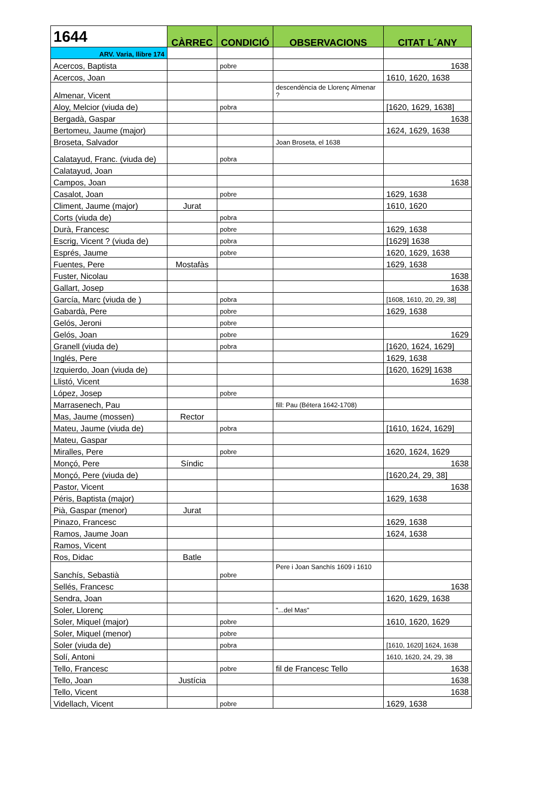| 1644 | CÀRREC | CONDICIÓ | OBSERVACIONS | CITAT L´ANY |
| --- | --- | --- | --- | --- |
| ARV. Varia, llibre 174 | | | | |
| Acercos, Baptista | | pobre | | 1638 |
| Acercos, Joan | | | | 1610, 1620, 1638 |
| Almenar, Vicent | | | descendència de Llorenç Almenar ? | |
| Aloy, Melcior (viuda de) | | pobra | | [1620, 1629, 1638] |
| Bergadà, Gaspar | | | | 1638 |
| Bertomeu, Jaume (major) | | | | 1624, 1629, 1638 |
| Broseta, Salvador | | | Joan Broseta, el 1638 | |
| Calatayud, Franc. (viuda de) | | pobra | | |
| Calatayud, Joan | | | | |
| Campos, Joan | | | | 1638 |
| Casalot, Joan | | pobre | | 1629, 1638 |
| Climent, Jaume (major) | Jurat | | | 1610, 1620 |
| Corts (viuda de) | | pobra | | |
| Durà, Francesc | | pobre | | 1629, 1638 |
| Escrig, Vicent ? (viuda de) | | pobra | | [1629] 1638 |
| Esprés, Jaume | | pobre | | 1620, 1629, 1638 |
| Fuentes, Pere | Mostafàs | | | 1629, 1638 |
| Fuster, Nicolau | | | | 1638 |
| Gallart, Josep | | | | 1638 |
| García, Marc (viuda de ) | | pobra | | [1608, 1610, 20, 29, 38] |
| Gabardà, Pere | | pobre | | 1629, 1638 |
| Gelós, Jeroni | | pobre | | |
| Gelós, Joan | | pobre | | 1629 |
| Granell (viuda de) | | pobra | | [1620, 1624, 1629] |
| Inglés, Pere | | | | 1629, 1638 |
| Izquierdo, Joan (viuda de) | | | | [1620, 1629] 1638 |
| Llistó, Vicent | | | | 1638 |
| López, Josep | | pobre | | |
| Marrasenech, Pau | | | fill: Pau (Bétera 1642-1708) | |
| Mas, Jaume (mossen) | Rector | | | |
| Mateu, Jaume (viuda de) | | pobra | | [1610, 1624, 1629] |
| Mateu, Gaspar | | | | |
| Miralles, Pere | | pobre | | 1620, 1624, 1629 |
| Monçó, Pere | Síndic | | | 1638 |
| Monçó, Pere (viuda de) | | | | [1620,24, 29, 38] |
| Pastor, Vicent | | | | 1638 |
| Péris, Baptista (major) | | | | 1629, 1638 |
| Pià, Gaspar (menor) | Jurat | | | |
| Pinazo, Francesc | | | | 1629, 1638 |
| Ramos, Jaume Joan | | | | 1624, 1638 |
| Ramos, Vicent | | | | |
| Ros, Didac | Batle | | | |
| Sanchís, Sebastià | | pobre | Pere i Joan Sanchís 1609 i 1610 | |
| Sellés, Francesc | | | | 1638 |
| Sendra, Joan | | | | 1620, 1629, 1638 |
| Soler, Llorenç | | | "...del Mas" | |
| Soler, Miquel (major) | | pobre | | 1610, 1620, 1629 |
| Soler, Miquel (menor) | | pobre | | |
| Soler (viuda de) | | pobra | | [1610, 1620] 1624, 1638 |
| Solí, Antoni | | | | 1610, 1620, 24, 29, 38 |
| Tello, Francesc | | pobre | fil de Francesc Tello | 1638 |
| Tello, Joan | Justícia | | | 1638 |
| Tello, Vicent | | | | 1638 |
| Videllach, Vicent | | pobre | | 1629, 1638 |